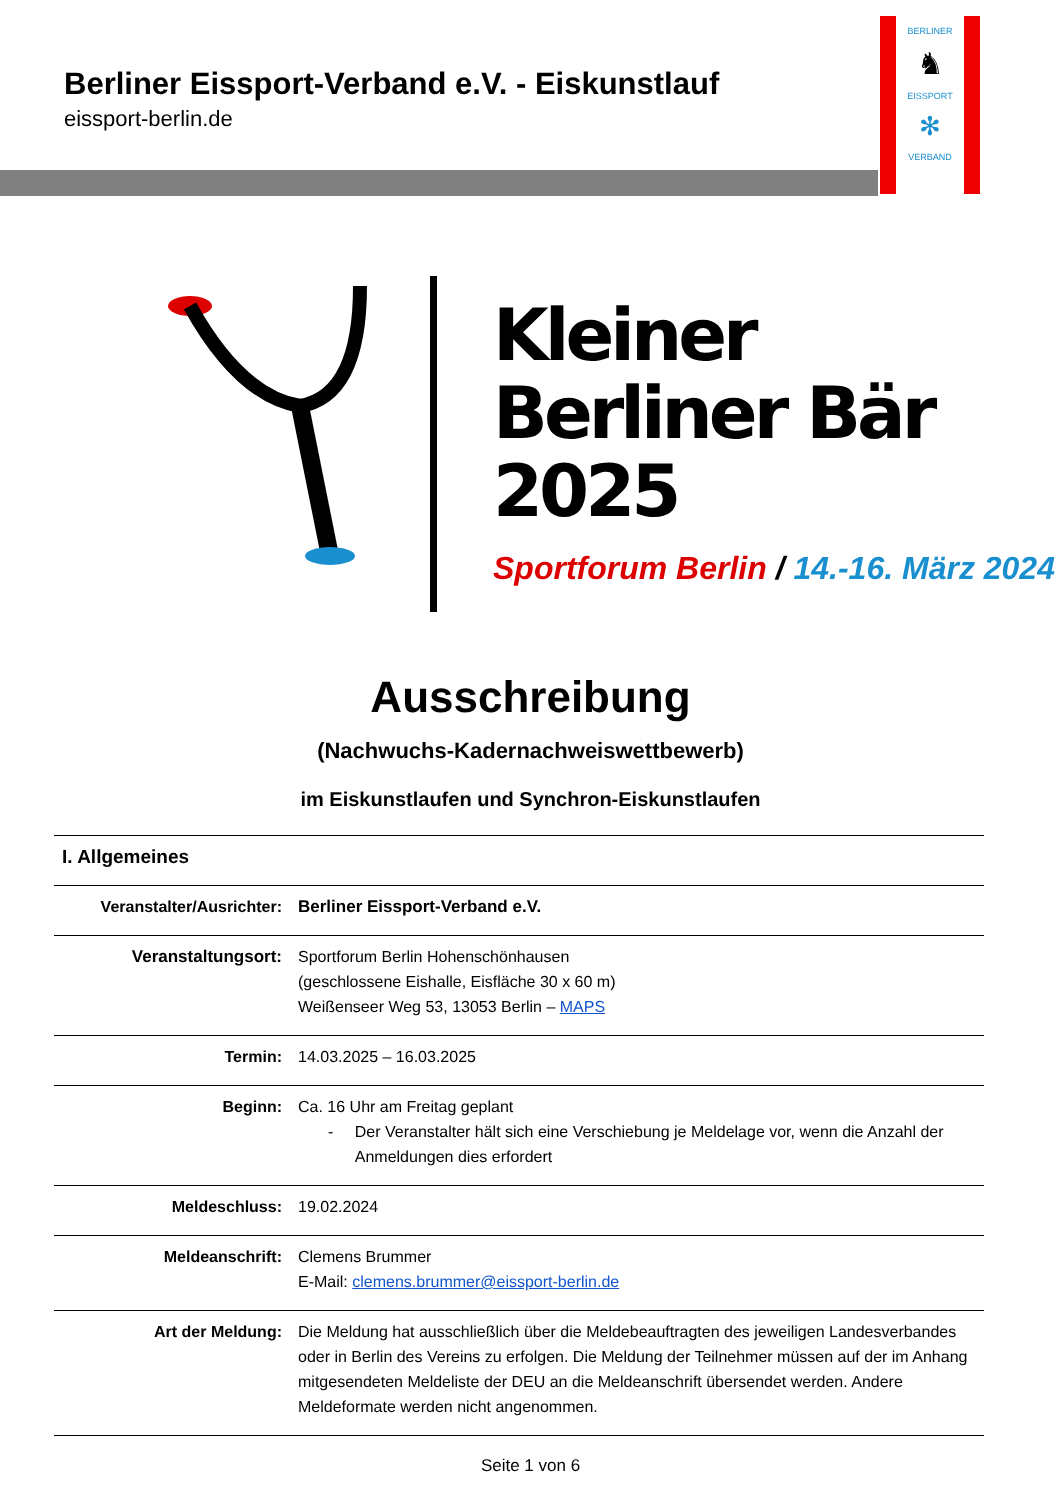Berliner Eissport-Verband e.V. - Eiskunstlauf
eissport-berlin.de
BERLINER
♞
EISSPORT
✻
VERBAND
Kleiner
Berliner Bär
2025
Sportforum Berlin / 14.-16. März 2024
Ausschreibung
(Nachwuchs-Kadernachweiswettbewerb)
im Eiskunstlaufen und Synchron-Eiskunstlaufen
| I. Allgemeines | |
| Veranstalter/Ausrichter: | Berliner Eissport-Verband e.V. |
| Veranstaltungsort: | Sportforum Berlin Hohenschönhausen (geschlossene Eishalle, Eisfläche 30 x 60 m) Weißenseer Weg 53, 13053 Berlin – MAPS |
| Termin: | 14.03.2025 – 16.03.2025 |
| Beginn: | Ca. 16 Uhr am Freitag geplant - Der Veranstalter hält sich eine Verschiebung je Meldelage vor, wenn die Anzahl der Anmeldungen dies erfordert |
| Meldeschluss: | 19.02.2024 |
| Meldeanschrift: | Clemens Brummer E-Mail: clemens.brummer@eissport-berlin.de |
| Art der Meldung: | Die Meldung hat ausschließlich über die Meldebeauftragten des jeweiligen Landesverbandes oder in Berlin des Vereins zu erfolgen. Die Meldung der Teilnehmer müssen auf der im Anhang mitgesendeten Meldeliste der DEU an die Meldeanschrift übersendet werden. Andere Meldeformate werden nicht angenommen. |
Seite 1 von 6